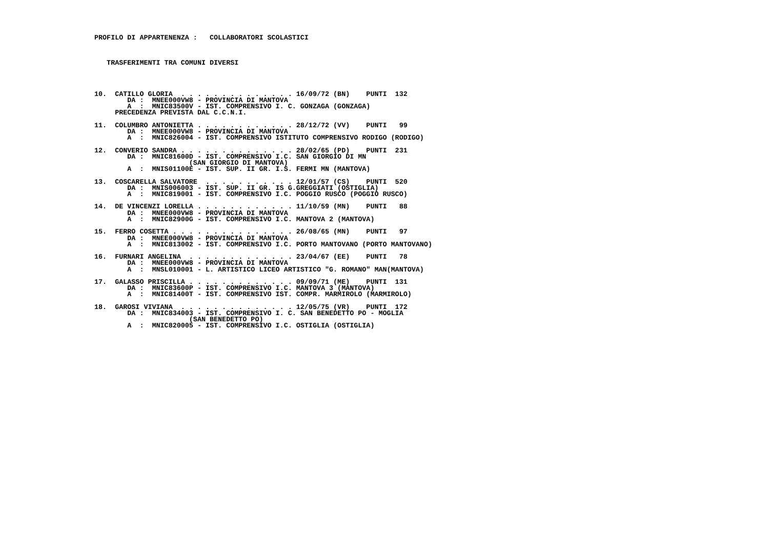PROFILO DI APPARTENENZA :   COLLABORATORI SCOLASTICI



   TRASFERIMENTI TRA COMUNI DIVERSI




10.  CATILLO GLORIA  . . . . . . . . . . . . . . 16/09/72 (BN)    PUNTI  132
        DA :  MNEE000VW8 - PROVINCIA DI MANTOVA
        A  :  MNIC83500V - IST. COMPRENSIVO I. C. GONZAGA (GONZAGA)
     PRECEDENZA PREVISTA DAL C.C.N.I.

11.  COLUMBRO ANTONIETTA . . . . . . . . . . . . 28/12/72 (VV)    PUNTI   99
        DA :  MNEE000VW8 - PROVINCIA DI MANTOVA
        A  :  MNIC826004 - IST. COMPRENSIVO ISTITUTO COMPRENSIVO RODIGO (RODIGO)

12.  CONVERIO SANDRA . . . . . . . . . . . . . . 28/02/65 (PD)    PUNTI  231
        DA :  MNIC81600D - IST. COMPRENSIVO I.C. SAN GIORGIO DI MN
                       (SAN GIORGIO DI MANTOVA)
        A  :  MNIS01100E - IST. SUP. II GR. I.S. FERMI MN (MANTOVA)

13.  COSCARELLA SALVATORE  . . . . . . . . . . . 12/01/57 (CS)    PUNTI  520
        DA :  MNIS006003 - IST. SUP. II GR. IS G.GREGGIATI (OSTIGLIA)
        A  :  MNIC819001 - IST. COMPRENSIVO I.C. POGGIO RUSCO (POGGIO RUSCO)

14.  DE VINCENZI LORELLA . . . . . . . . . . . . 11/10/59 (MN)    PUNTI   88
        DA :  MNEE000VW8 - PROVINCIA DI MANTOVA
        A  :  MNIC82900G - IST. COMPRENSIVO I.C. MANTOVA 2 (MANTOVA)

15.  FERRO COSETTA . . . . . . . . . . . . . . . 26/08/65 (MN)    PUNTI   97
        DA :  MNEE000VW8 - PROVINCIA DI MANTOVA
        A  :  MNIC813002 - IST. COMPRENSIVO I.C. PORTO MANTOVANO (PORTO MANTOVANO)

16.  FURNARI ANGELINA  . . . . . . . . . . . . . 23/04/67 (EE)    PUNTI   78
        DA :  MNEE000VW8 - PROVINCIA DI MANTOVA
        A  :  MNSL010001 - L. ARTISTICO LICEO ARTISTICO "G. ROMANO" MAN(MANTOVA)

17.  GALASSO PRISCILLA . . . . . . . . . . . . . 09/09/71 (ME)    PUNTI  131
        DA :  MNIC83600P - IST. COMPRENSIVO I.C. MANTOVA 3 (MANTOVA)
        A  :  MNIC81400T - IST. COMPRENSIVO IST. COMPR. MARMIROLO (MARMIROLO)

18.  GAROSI VIVIANA  . . . . . . . . . . . . . . 12/05/75 (VR)    PUNTI  172
        DA :  MNIC834003 - IST. COMPRENSIVO I. C. SAN BENEDETTO PO - MOGLIA
                       (SAN BENEDETTO PO)
        A  :  MNIC820005 - IST. COMPRENSIVO I.C. OSTIGLIA (OSTIGLIA)